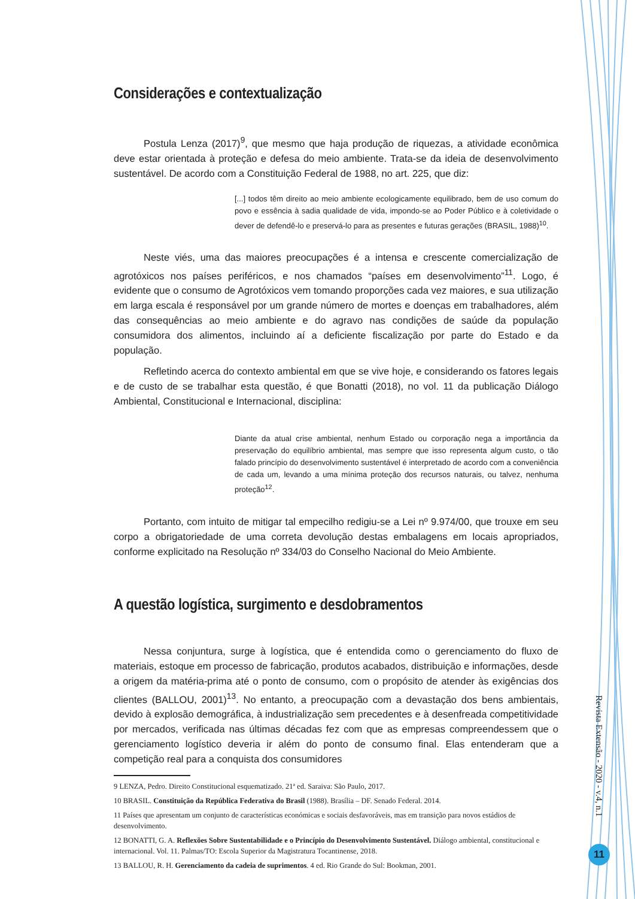Considerações e contextualização
Postula Lenza (2017)<sup>9</sup>, que mesmo que haja produção de riquezas, a atividade econômica deve estar orientada à proteção e defesa do meio ambiente. Trata-se da ideia de desenvolvimento sustentável. De acordo com a Constituição Federal de 1988, no art. 225, que diz:
[...] todos têm direito ao meio ambiente ecologicamente equilibrado, bem de uso comum do povo e essência à sadia qualidade de vida, impondo-se ao Poder Público e à coletividade o dever de defendê-lo e preservá-lo para as presentes e futuras gerações (BRASIL, 1988)<sup>10</sup>.
Neste viés, uma das maiores preocupações é a intensa e crescente comercialização de agrotóxicos nos países periféricos, e nos chamados “países em desenvolvimento”<sup>11</sup>. Logo, é evidente que o consumo de Agrotóxicos vem tomando proporções cada vez maiores, e sua utilização em larga escala é responsável por um grande número de mortes e doenças em trabalhadores, além das consequências ao meio ambiente e do agravo nas condições de saúde da população consumidora dos alimentos, incluindo aí a deficiente fiscalização por parte do Estado e da população.
Refletindo acerca do contexto ambiental em que se vive hoje, e considerando os fatores legais e de custo de se trabalhar esta questão, é que Bonatti (2018), no vol. 11 da publicação Diálogo Ambiental, Constitucional e Internacional, disciplina:
Diante da atual crise ambiental, nenhum Estado ou corporação nega a importância da preservação do equilíbrio ambiental, mas sempre que isso representa algum custo, o tão falado princípio do desenvolvimento sustentável é interpretado de acordo com a conveniência de cada um, levando a uma mínima proteção dos recursos naturais, ou talvez, nenhuma proteção<sup>12</sup>.
Portanto, com intuito de mitigar tal empecilho redigiu-se a Lei nº 9.974/00, que trouxe em seu corpo a obrigatoriedade de uma correta devolução destas embalagens em locais apropriados, conforme explicitado na Resolução nº 334/03 do Conselho Nacional do Meio Ambiente.
A questão logística, surgimento e desdobramentos
Nessa conjuntura, surge à logística, que é entendida como o gerenciamento do fluxo de materiais, estoque em processo de fabricação, produtos acabados, distribuição e informações, desde a origem da matéria-prima até o ponto de consumo, com o propósito de atender às exigências dos clientes (BALLOU, 2001)<sup>13</sup>. No entanto, a preocupação com a devastação dos bens ambientais, devido à explosão demográfica, à industrialização sem precedentes e à desenfreada competitividade por mercados, verificada nas últimas décadas fez com que as empresas compreendessem que o gerenciamento logístico deveria ir além do ponto de consumo final. Elas entenderam que a competição real para a conquista dos consumidores
9 LENZA, Pedro. Direito Constitucional esquematizado. 21ª ed. Saraiva: São Paulo, 2017.
10 BRASIL. Constituição da República Federativa do Brasil (1988). Brasília – DF. Senado Federal. 2014.
11 Países que apresentam um conjunto de características económicas e sociais desfavoráveis, mas em transição para novos estádios de desenvolvimento.
12 BONATTI, G. A. Reflexões Sobre Sustentabilidade e o Princípio do Desenvolvimento Sustentável. Diálogo ambiental, constitucional e internacional. Vol. 11. Palmas/TO: Escola Superior da Magistratura Tocantinense, 2018.
13 BALLOU, R. H. Gerenciamento da cadeia de suprimentos. 4 ed. Rio Grande do Sul: Bookman, 2001.
Revista Extensão - 2020 - v.4, n.1
11